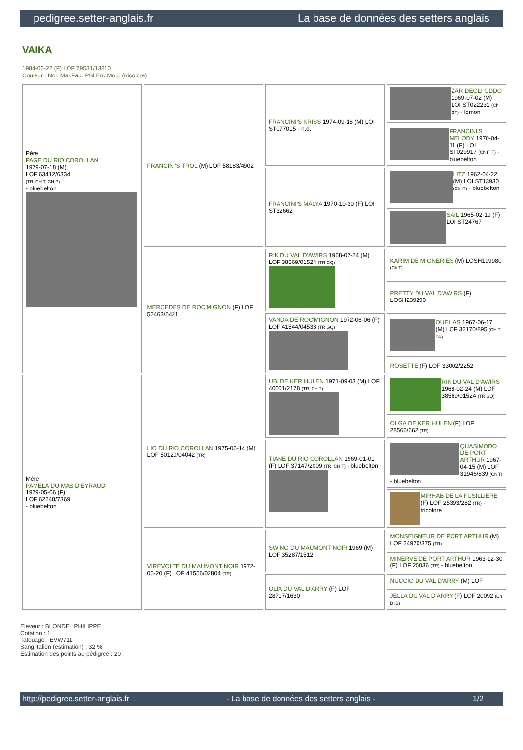pedigree.setter-anglais.fr La base de données des setters anglais
VAIKA
1984-06-22 (F) LOF 79531/13810
Couleur : Noi. Mar.Fau. PBl.Env.Mou. (tricolore)
| Père PAGE DU RIO COROLLAN 1979-07-18 (M) LOF 63412/6334 (TR, CH T, CH P) - bluebelton | FRANCINI'S TROL (M) LOF 58183/4902 | FRANCINI'S KRISS 1974-09-18 (M) LOI ST077015 - n.d. | ZAR DEGLI ODDO 1969-07-02 (M) LOI ST022231 (Ch GT) - lemon |
| | | | FRANCINI'S MELODY 1970-04-11 (F) LOI ST029917 (Ch IT T) - bluebelton |
| | | FRANCINI'S MALYA 1970-10-30 (F) LOI ST32662 | LITZ 1962-04-22 (M) LOI ST13930 (Ch IT) - bluebelton |
| | | | SAIL 1965-02-19 (F) LOI ST24767 |
| | MERCEDES DE ROC'MIGNON (F) LOF 52463/5421 | RIK DU VAL D'AWIRS 1968-02-24 (M) LOF 38569/01524 (TR GQ) | KARIM DE MIGNERIES (M) LOSH199980 (Ch T) |
| | | | PRETTY DU VAL D'AWIRS (F) LOSH239290 |
| | | VANDA DE ROC'MIGNON 1972-06-06 (F) LOF 41544/04533 (TR GQ) | QUEL AS 1967-06-17 (M) LOF 32170/895 (CH.T. TR) |
| | | | ROSETTE (F) LOF 33002/2252 |
| Mère PAMELA DU MAS D'EYRAUD 1979-05-06 (F) LOF 62248/7369 - bluebelton | LIO DU RIO COROLLAN 1975-06-14 (M) LOF 50120/04042 (TR) | UBI DE KER HULEN 1971-09-03 (M) LOF 40001/2178 (TR, CH T) | RIK DU VAL D'AWIRS 1968-02-24 (M) LOF 38569/01524 (TR GQ) |
| | | | OLGA DE KER HULEN (F) LOF 28566/662 (TR) |
| | | TIANE DU RIO COROLLAN 1969-01-01 (F) LOF 37147/2009 (TR, CH T) - bluebelton | QUASIMODO DE PORT ARTHUR 1967-04-15 (M) LOF 31946/839 (Ch T) - bluebelton |
| | | | MIRHAB DE LA FUSILLIERE (F) LOF 25393/282 (TR) - tricolore |
| | VIREVOLTE DU MAUMONT NOIR 1972-05-20 (F) LOF 41556/02804 (TR) | SWING DU MAUMONT NOIR 1969 (M) LOF 35287/1512 | MONSEIGNEUR DE PORT ARTHUR (M) LOF 24970/375 (TR) |
| | | | MINERVE DE PORT ARTHUR 1963-12-30 (F) LOF 25036 (TR) - bluebelton |
| | | OLIA DU VAL D'ARRY (F) LOF 28717/1630 | NUCCIO DU VAL D'ARRY (M) LOF |
| | | | JELLA DU VAL D'ARRY (F) LOF 20092 (Ch B IB) |
Eleveur : BLONDEL PHILIPPE
Cotation : 1
Tatouage : EVW711
Sang italien (estimation) : 32 %
Estimation des points au pédigrée : 20
http://pedigree.setter-anglais.fr - La base de données des setters anglais - 1/2